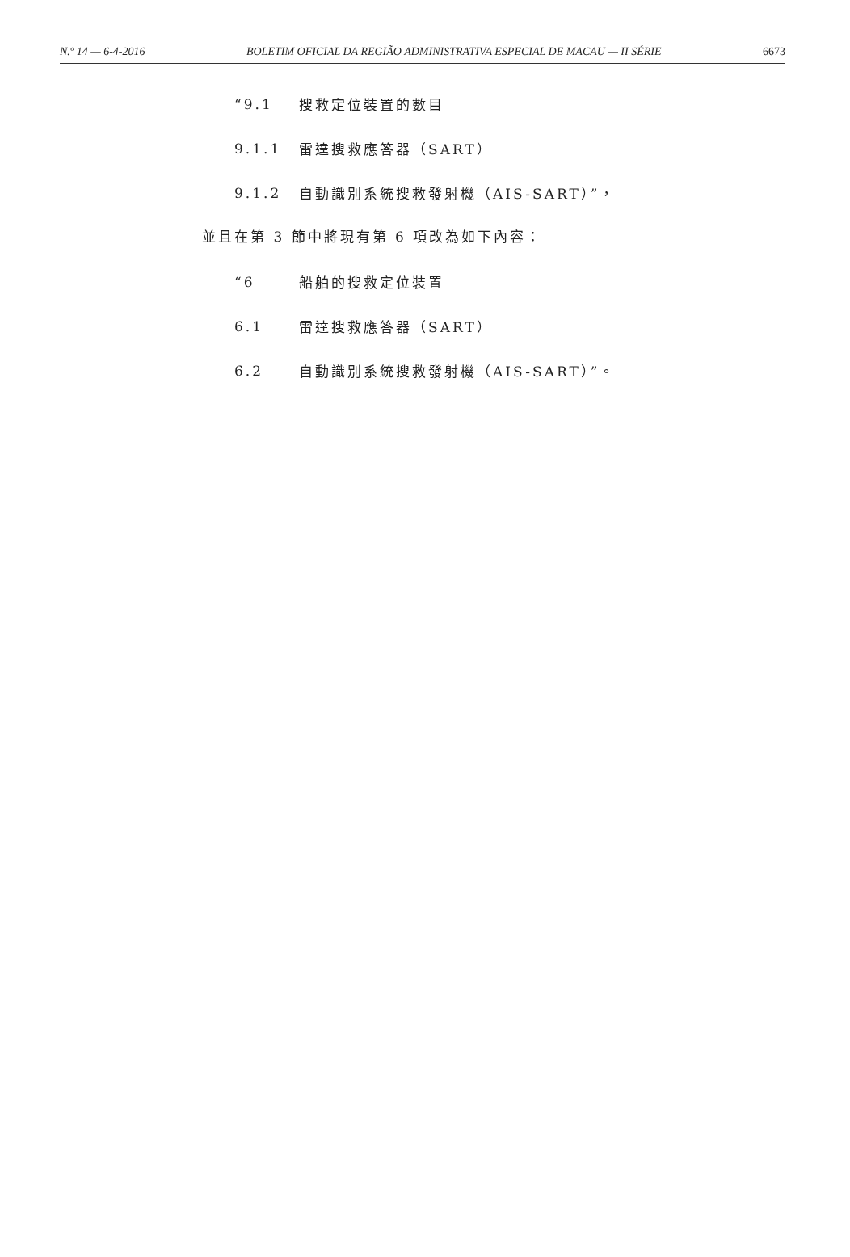N.º 14 — 6-4-2016 BOLETIM OFICIAL DA REGIÃO ADMINISTRATIVA ESPECIAL DE MACAU — II SÉRIE 6673
“9.1 搜救定位裝置的數目
9.1.1 雷達搜救應答器（SART）
9.1.2 自動識別系統搜救發射機（AIS-SART）”，
並且在第 3 節中將現有第 6 項改為如下內容：
“6 船舶的搜救定位裝置
6.1 雷達搜救應答器（SART）
6.2 自動識別系統搜救發射機（AIS-SART）”。